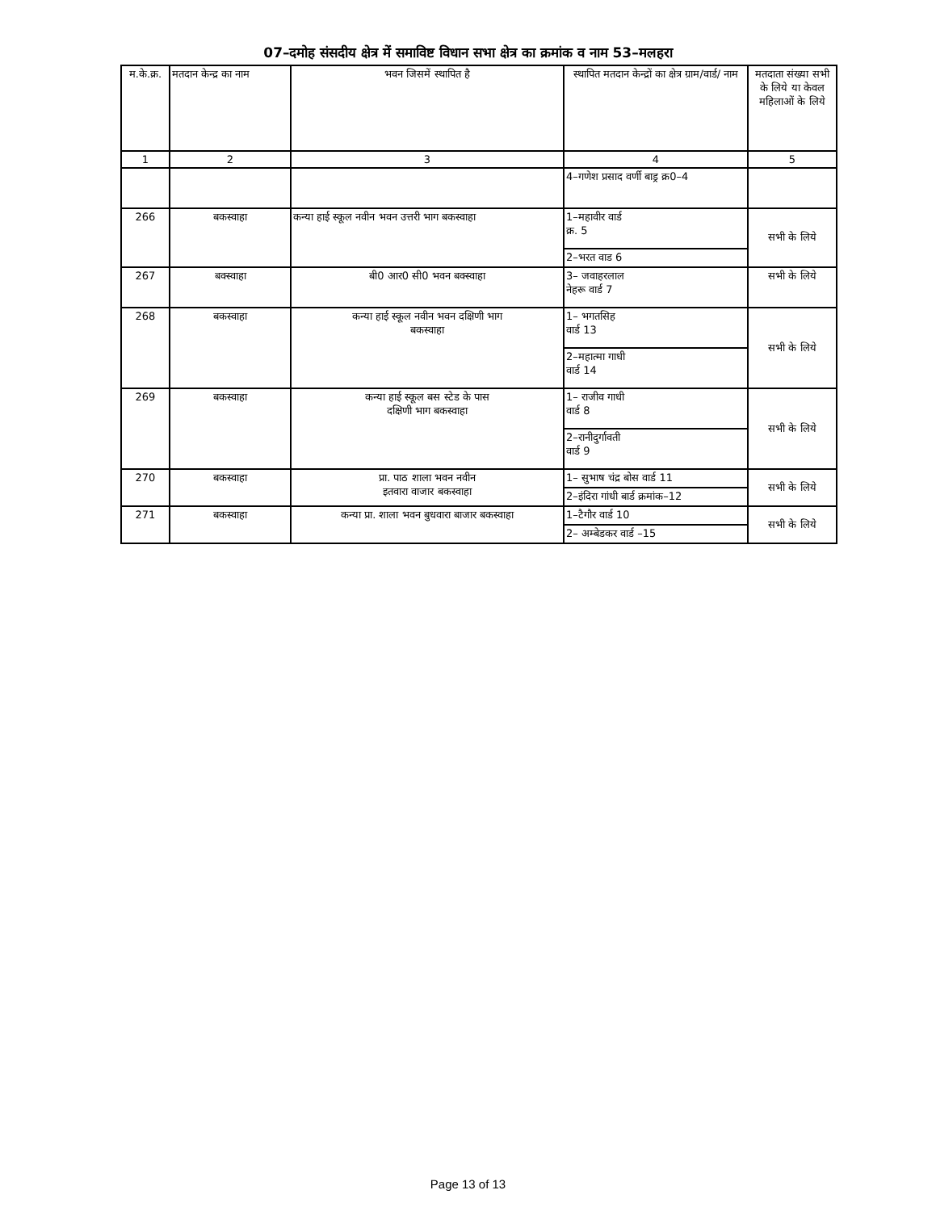07–दमोह संसदीय क्षेत्र में समाविष्ट विधान सभा क्षेत्र का क्रमांक व नाम 53–मलहरा
| म.के.क्र. | मतदान केन्द्र का नाम | भवन जिसमें स्थापित है | स्थापित मतदान केन्द्रों का क्षेत्र ग्राम/वार्ड/ नाम | मतदाता संख्या सभी के लिये या केवल महिलाओं के लिये |
| --- | --- | --- | --- | --- |
| 1 | 2 | 3 | 4 | 5 |
| | | | 4–गणेश प्रसाद वर्णी बाड्र क्र0–4 | |
| 266 | बकस्वाहा | कन्या हाई स्कूल नवीन भवन उत्तरी भाग बकस्वाहा | 1–महावीर वार्ड क्र. 5 | सभी के लिये |
| | | | 2–भरत वाड 6 | |
| 267 | बक्स्वाहा | बी0 आर0 सी0 भवन बक्स्वाहा | 3– जवाहरलाल नेहरू वार्ड 7 | सभी के लिये |
| 268 | बकस्वाहा | कन्या हाई स्कूल नवीन भवन दक्षिणी भाग बकस्वाहा | 1– भगतसिह वार्ड 13 | सभी के लिये |
| | | | 2–महात्मा गाधी वार्ड 14 | |
| 269 | बकस्वाहा | कन्या हाई स्कूल बस स्टेड के पास दक्षिणी भाग बकस्वाहा | 1– राजीव गाधी वार्ड 8 | सभी के लिये |
| | | | 2–रानीदुर्गावती वार्ड 9 | |
| 270 | बकस्वाहा | प्रा. पाठ शाला भवन नवीन इतवारा वाजार बकस्वाहा | 1– सुभाष चंद्र बोस वार्ड 11 | सभी के लिये |
| | | | 2–इंदिरा गांधी बार्ड क्रमांक–12 | |
| 271 | बकस्वाहा | कन्या प्रा. शाला भवन बुधवारा बाजार बकस्वाहा | 1–टैगौर वार्ड 10 | सभी के लिये |
| | | | 2– अम्बेडकर वार्ड –15 | |
Page 13 of 13